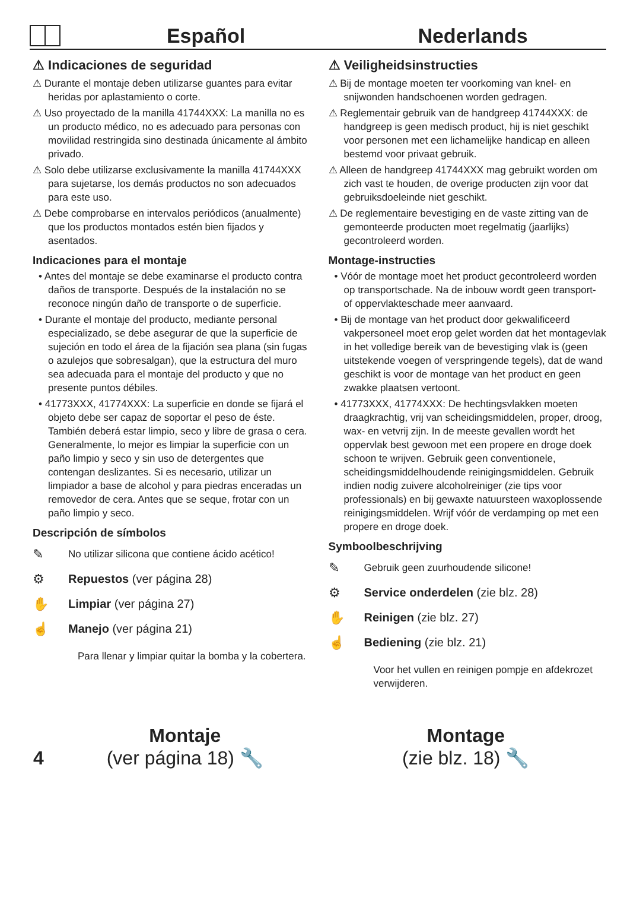Español
Nederlands
⚠ Indicaciones de seguridad
⚠ Durante el montaje deben utilizarse guantes para evitar heridas por aplastamiento o corte.
⚠ Uso proyectado de la manilla 41744XXX: La manilla no es un producto médico, no es adecuado para personas con movilidad restringida sino destinada únicamente al ámbito privado.
⚠ Solo debe utilizarse exclusivamente la manilla 41744XXX para sujetarse, los demás productos no son adecuados para este uso.
⚠ Debe comprobarse en intervalos periódicos (anualmente) que los productos montados estén bien fijados y asentados.
Indicaciones para el montaje
• Antes del montaje se debe examinarse el producto contra daños de transporte. Después de la instalación no se reconoce ningún daño de transporte o de superficie.
• Durante el montaje del producto, mediante personal especializado, se debe asegurar de que la superficie de sujeción en todo el área de la fijación sea plana (sin fugas o azulejos que sobresalgan), que la estructura del muro sea adecuada para el montaje del producto y que no presente puntos débiles.
• 41773XXX, 41774XXX: La superficie en donde se fijará el objeto debe ser capaz de soportar el peso de éste. También deberá estar limpio, seco y libre de grasa o cera. Generalmente, lo mejor es limpiar la superficie con un paño limpio y seco y sin uso de detergentes que contengan deslizantes. Si es necesario, utilizar un limpiador a base de alcohol y para piedras enceradas un removedor de cera. Antes que se seque, frotar con un paño limpio y seco.
Descripción de símbolos
✎ No utilizar silicona que contiene ácido acético!
⚙ Repuestos (ver página 28)
✋ Limpiar (ver página 27)
☝ Manejo (ver página 21)
Para llenar y limpiar quitar la bomba y la cobertera.
⚠ Veiligheidsinstructies
⚠ Bij de montage moeten ter voorkoming van knel- en snijwonden handschoenen worden gedragen.
⚠ Reglementair gebruik van de handgreep 41744XXX: de handgreep is geen medisch product, hij is niet geschikt voor personen met een lichamelijke handicap en alleen bestemd voor privaat gebruik.
⚠ Alleen de handgreep 41744XXX mag gebruikt worden om zich vast te houden, de overige producten zijn voor dat gebruiksdoeleinde niet geschikt.
⚠ De reglementaire bevestiging en de vaste zitting van de gemonteerde producten moet regelmatig (jaarlijks) gecontroleerd worden.
Montage-instructies
• Vóór de montage moet het product gecontroleerd worden op transportschade. Na de inbouw wordt geen transport- of oppervlakteschade meer aanvaard.
• Bij de montage van het product door gekwalificeerd vakpersoneel moet erop gelet worden dat het montagevlak in het volledige bereik van de bevestiging vlak is (geen uitstekende voegen of verspringende tegels), dat de wand geschikt is voor de montage van het product en geen zwakke plaatsen vertoont.
• 41773XXX, 41774XXX: De hechtingsvlakken moeten draagkrachtig, vrij van scheidingsmiddelen, proper, droog, wax- en vetvrij zijn. In de meeste gevallen wordt het oppervlak best gewoon met een propere en droge doek schoon te wrijven. Gebruik geen conventionele, scheidingsmiddelhoudende reinigingsmiddelen. Gebruik indien nodig zuivere alcoholreiniger (zie tips voor professionals) en bij gewaxte natuursteen waxoplossende reinigingsmiddelen. Wrijf vóór de verdamping op met een propere en droge doek.
Symboolbeschrijving
✎ Gebruik geen zuurhoudende silicone!
⚙ Service onderdelen (zie blz. 28)
✋ Reinigen (zie blz. 27)
☝ Bediening (zie blz. 21)
Voor het vullen en reinigen pompje en afdekrozet verwijderen.
4
Montaje
(ver página 18) 🔧
Montage
(zie blz. 18) 🔧